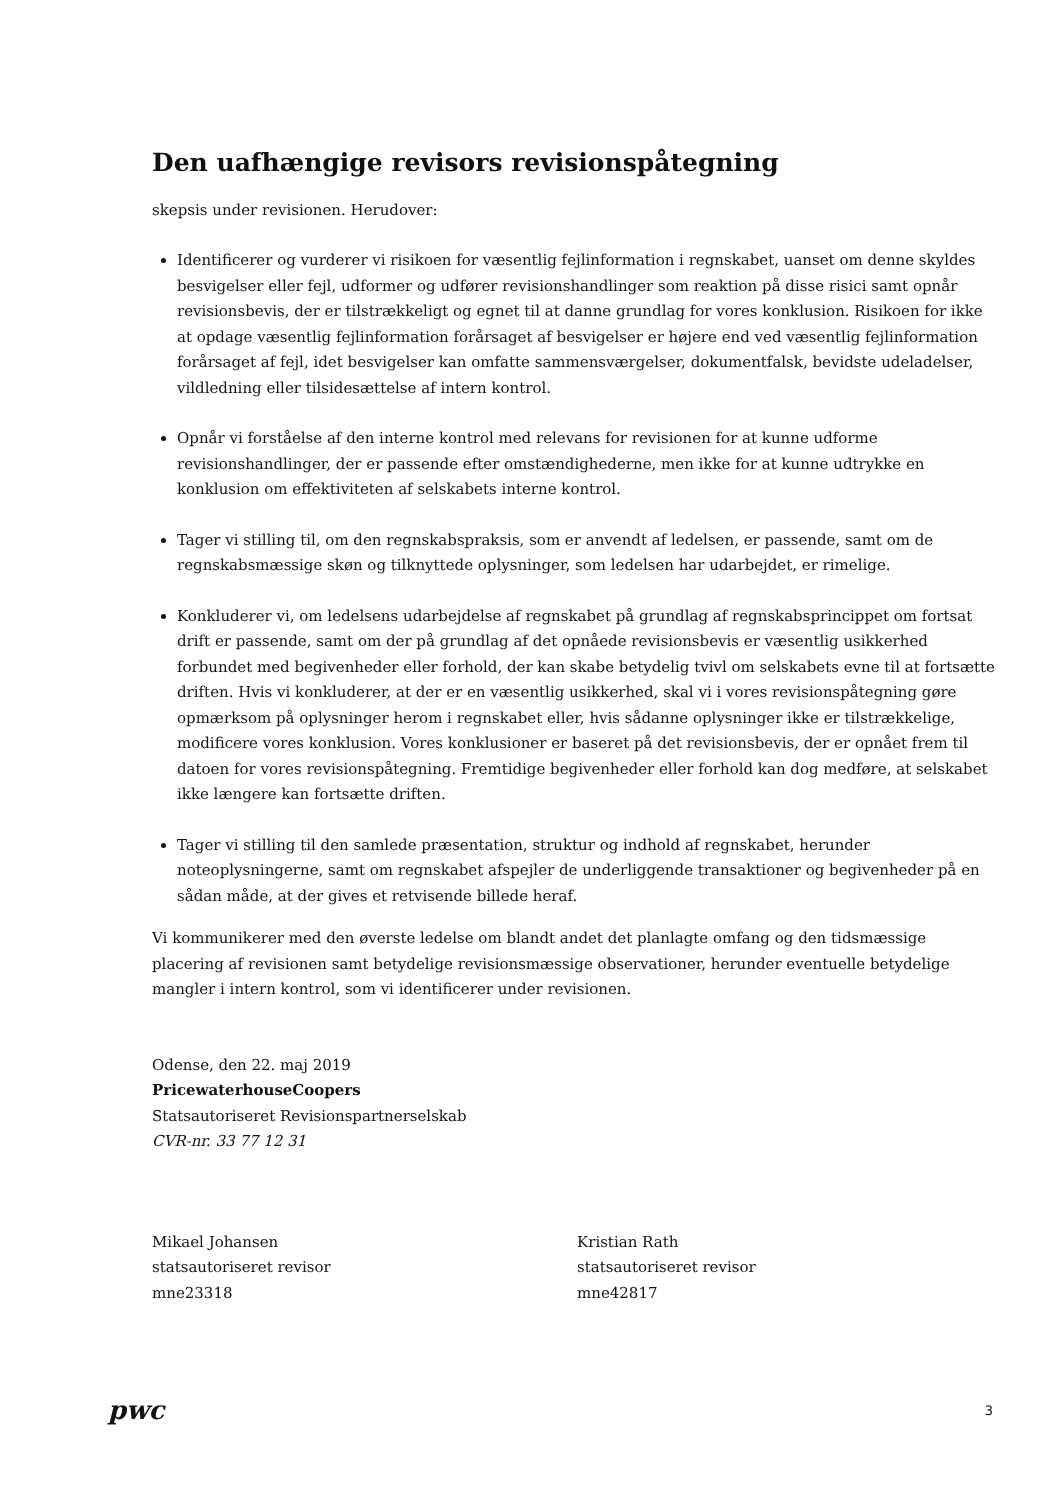Den uafhængige revisors revisionspåtegning
skepsis under revisionen. Herudover:
Identificerer og vurderer vi risikoen for væsentlig fejlinformation i regnskabet, uanset om denne skyldes besvigelser eller fejl, udformer og udfører revisionshandlinger som reaktion på disse risici samt opnår revisionsbevis, der er tilstrækkeligt og egnet til at danne grundlag for vores konklusion. Risikoen for ikke at opdage væsentlig fejlinformation forårsaget af besvigelser er højere end ved væsentlig fejlinformation forårsaget af fejl, idet besvigelser kan omfatte sammensværgelser, dokumentfalsk, bevidste udeladelser, vildledning eller tilsidesættelse af intern kontrol.
Opnår vi forståelse af den interne kontrol med relevans for revisionen for at kunne udforme revisionshandlinger, der er passende efter omstændighederne, men ikke for at kunne udtrykke en konklusion om effektiviteten af selskabets interne kontrol.
Tager vi stilling til, om den regnskabspraksis, som er anvendt af ledelsen, er passende, samt om de regnskabsmæssige skøn og tilknyttede oplysninger, som ledelsen har udarbejdet, er rimelige.
Konkluderer vi, om ledelsens udarbejdelse af regnskabet på grundlag af regnskabsprincippet om fortsat drift er passende, samt om der på grundlag af det opnåede revisionsbevis er væsentlig usikkerhed forbundet med begivenheder eller forhold, der kan skabe betydelig tvivl om selskabets evne til at fortsætte driften. Hvis vi konkluderer, at der er en væsentlig usikkerhed, skal vi i vores revisionspåtegning gøre opmærksom på oplysninger herom i regnskabet eller, hvis sådanne oplysninger ikke er tilstrækkelige, modificere vores konklusion. Vores konklusioner er baseret på det revisionsbevis, der er opnået frem til datoen for vores revisionspåtegning. Fremtidige begivenheder eller forhold kan dog medføre, at selskabet ikke længere kan fortsætte driften.
Tager vi stilling til den samlede præsentation, struktur og indhold af regnskabet, herunder noteoplysningerne, samt om regnskabet afspejler de underliggende transaktioner og begivenheder på en sådan måde, at der gives et retvisende billede heraf.
Vi kommunikerer med den øverste ledelse om blandt andet det planlagte omfang og den tidsmæssige placering af revisionen samt betydelige revisionsmæssige observationer, herunder eventuelle betydelige mangler i intern kontrol, som vi identificerer under revisionen.
Odense, den 22. maj 2019
PricewaterhouseCoopers
Statsautoriseret Revisionspartnerselskab
CVR-nr. 33 77 12 31
Mikael Johansen
statsautoriseret revisor
mne23318
Kristian Rath
statsautoriseret revisor
mne42817
pwc
3